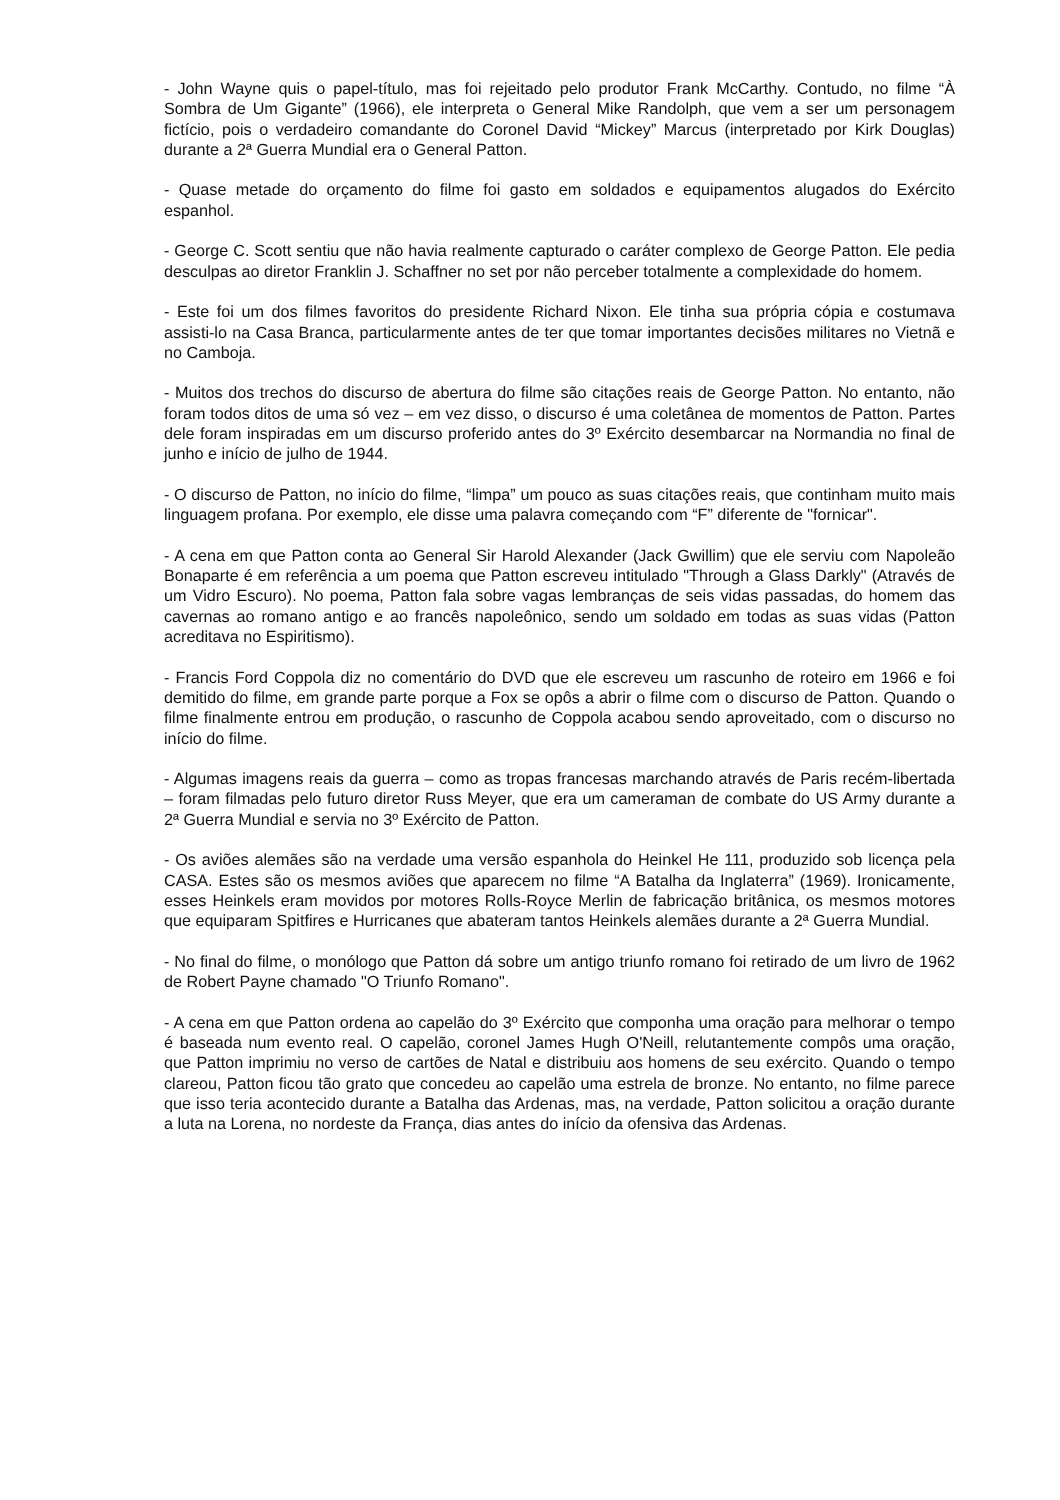- John Wayne quis o papel-título, mas foi rejeitado pelo produtor Frank McCarthy. Contudo, no filme “À Sombra de Um Gigante” (1966), ele interpreta o General Mike Randolph, que vem a ser um personagem fictício, pois o verdadeiro comandante do Coronel David “Mickey” Marcus (interpretado por Kirk Douglas) durante a 2ª Guerra Mundial era o General Patton.
- Quase metade do orçamento do filme foi gasto em soldados e equipamentos alugados do Exército espanhol.
- George C. Scott sentiu que não havia realmente capturado o caráter complexo de George Patton. Ele pedia desculpas ao diretor Franklin J. Schaffner no set por não perceber totalmente a complexidade do homem.
- Este foi um dos filmes favoritos do presidente Richard Nixon. Ele tinha sua própria cópia e costumava assisti-lo na Casa Branca, particularmente antes de ter que tomar importantes decisões militares no Vietnã e no Camboja.
- Muitos dos trechos do discurso de abertura do filme são citações reais de George Patton. No entanto, não foram todos ditos de uma só vez – em vez disso, o discurso é uma coletânea de momentos de Patton. Partes dele foram inspiradas em um discurso proferido antes do 3º Exército desembarcar na Normandia no final de junho e início de julho de 1944.
- O discurso de Patton, no início do filme, “limpa” um pouco as suas citações reais, que continham muito mais linguagem profana. Por exemplo, ele disse uma palavra começando com “F” diferente de "fornicar".
- A cena em que Patton conta ao General Sir Harold Alexander (Jack Gwillim) que ele serviu com Napoleão Bonaparte é em referência a um poema que Patton escreveu intitulado "Through a Glass Darkly" (Através de um Vidro Escuro). No poema, Patton fala sobre vagas lembranças de seis vidas passadas, do homem das cavernas ao romano antigo e ao francês napoleônico, sendo um soldado em todas as suas vidas (Patton acreditava no Espiritismo).
- Francis Ford Coppola diz no comentário do DVD que ele escreveu um rascunho de roteiro em 1966 e foi demitido do filme, em grande parte porque a Fox se opôs a abrir o filme com o discurso de Patton. Quando o filme finalmente entrou em produção, o rascunho de Coppola acabou sendo aproveitado, com o discurso no início do filme.
- Algumas imagens reais da guerra – como as tropas francesas marchando através de Paris recém-libertada – foram filmadas pelo futuro diretor Russ Meyer, que era um cameraman de combate do US Army durante a 2ª Guerra Mundial e servia no 3º Exército de Patton.
- Os aviões alemães são na verdade uma versão espanhola do Heinkel He 111, produzido sob licença pela CASA. Estes são os mesmos aviões que aparecem no filme “A Batalha da Inglaterra” (1969). Ironicamente, esses Heinkels eram movidos por motores Rolls-Royce Merlin de fabricação britânica, os mesmos motores que equiparam Spitfires e Hurricanes que abateram tantos Heinkels alemães durante a 2ª Guerra Mundial.
- No final do filme, o monólogo que Patton dá sobre um antigo triunfo romano foi retirado de um livro de 1962 de Robert Payne chamado "O Triunfo Romano".
- A cena em que Patton ordena ao capelão do 3º Exército que componha uma oração para melhorar o tempo é baseada num evento real. O capelão, coronel James Hugh O'Neill, relutantemente compôs uma oração, que Patton imprimiu no verso de cartões de Natal e distribuiu aos homens de seu exército. Quando o tempo clareou, Patton ficou tão grato que concedeu ao capelão uma estrela de bronze. No entanto, no filme parece que isso teria acontecido durante a Batalha das Ardenas, mas, na verdade, Patton solicitou a oração durante a luta na Lorena, no nordeste da França, dias antes do início da ofensiva das Ardenas.